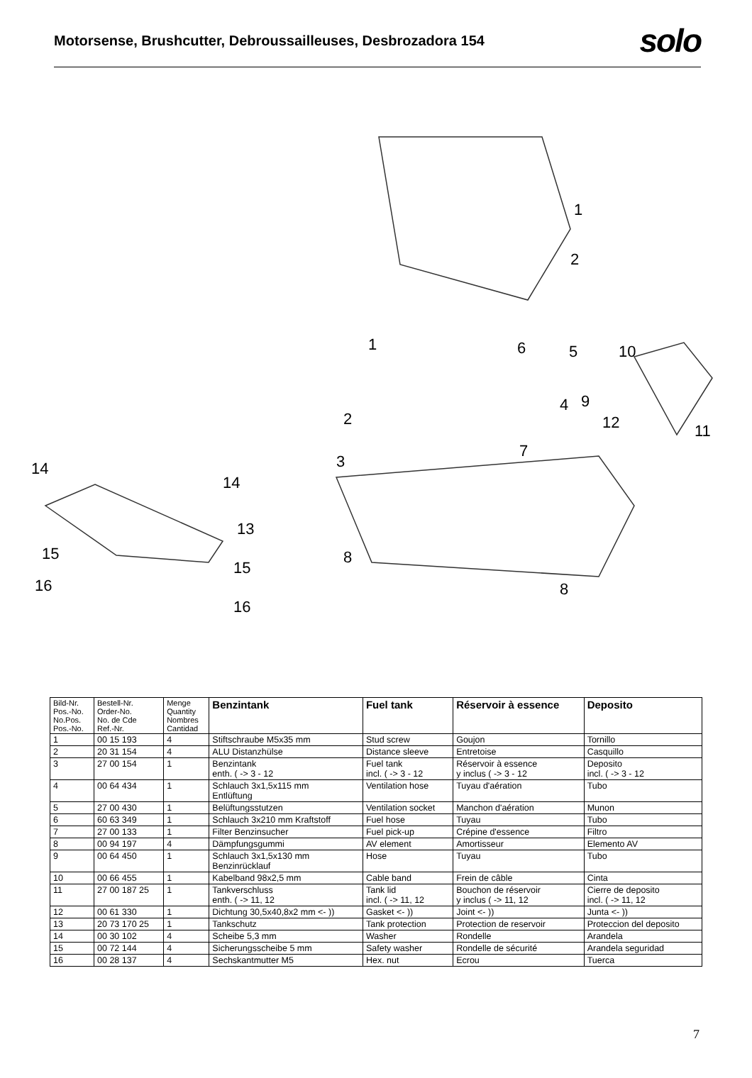Motorsense, Brushcutter, Debroussailleuses, Desbrozadora 154
solo
1
2
1
6
5
10
4
9
12
11
2
7
3
14
14
13
15
15
8
8
16
16
| Bild-Nr. Pos.-No. No.Pos. Pos.-No. | Bestell-Nr. Order-No. No. de Cde Ref.-Nr. | Menge Quantity Nombres Cantidad | Benzintank | Fuel tank | Réservoir à essence | Deposito |
| --- | --- | --- | --- | --- | --- | --- |
| 1 | 00 15 193 | 4 | Stiftschraube M5x35 mm | Stud screw | Goujon | Tornillo |
| 2 | 20 31 154 | 4 | ALU Distanzhülse | Distance sleeve | Entretoise | Casquillo |
| 3 | 27 00 154 | 1 | Benzintank enth. ( -> 3 - 12 | Fuel tank incl. ( -> 3 - 12 | Réservoir à essence y inclus ( -> 3 - 12 | Deposito incl. ( -> 3 - 12 |
| 4 | 00 64 434 | 1 | Schlauch 3x1,5x115 mm Entlüftung | Ventilation hose | Tuyau d'aération | Tubo |
| 5 | 27 00 430 | 1 | Belüftungsstutzen | Ventilation socket | Manchon d'aération | Munon |
| 6 | 60 63 349 | 1 | Schlauch 3x210 mm Kraftstoff | Fuel hose | Tuyau | Tubo |
| 7 | 27 00 133 | 1 | Filter Benzinsucher | Fuel pick-up | Crépine d'essence | Filtro |
| 8 | 00 94 197 | 4 | Dämpfungsgummi | AV element | Amortisseur | Elemento AV |
| 9 | 00 64 450 | 1 | Schlauch 3x1,5x130 mm Benzinrücklauf | Hose | Tuyau | Tubo |
| 10 | 00 66 455 | 1 | Kabelband 98x2,5 mm | Cable band | Frein de câble | Cinta |
| 11 | 27 00 187 25 | 1 | Tankverschluss enth. ( -> 11, 12 | Tank lid incl. ( -> 11, 12 | Bouchon de réservoir y inclus ( -> 11, 12 | Cierre de deposito incl. ( -> 11, 12 |
| 12 | 00 61 330 | 1 | Dichtung 30,5x40,8x2 mm <- )) | Gasket <- )) | Joint <- )) | Junta <- )) |
| 13 | 20 73 170 25 | 1 | Tankschutz | Tank protection | Protection de reservoir | Proteccion del deposito |
| 14 | 00 30 102 | 4 | Scheibe 5,3 mm | Washer | Rondelle | Arandela |
| 15 | 00 72 144 | 4 | Sicherungsscheibe 5 mm | Safety washer | Rondelle de sécurité | Arandela seguridad |
| 16 | 00 28 137 | 4 | Sechskantmutter M5 | Hex. nut | Ecrou | Tuerca |
7